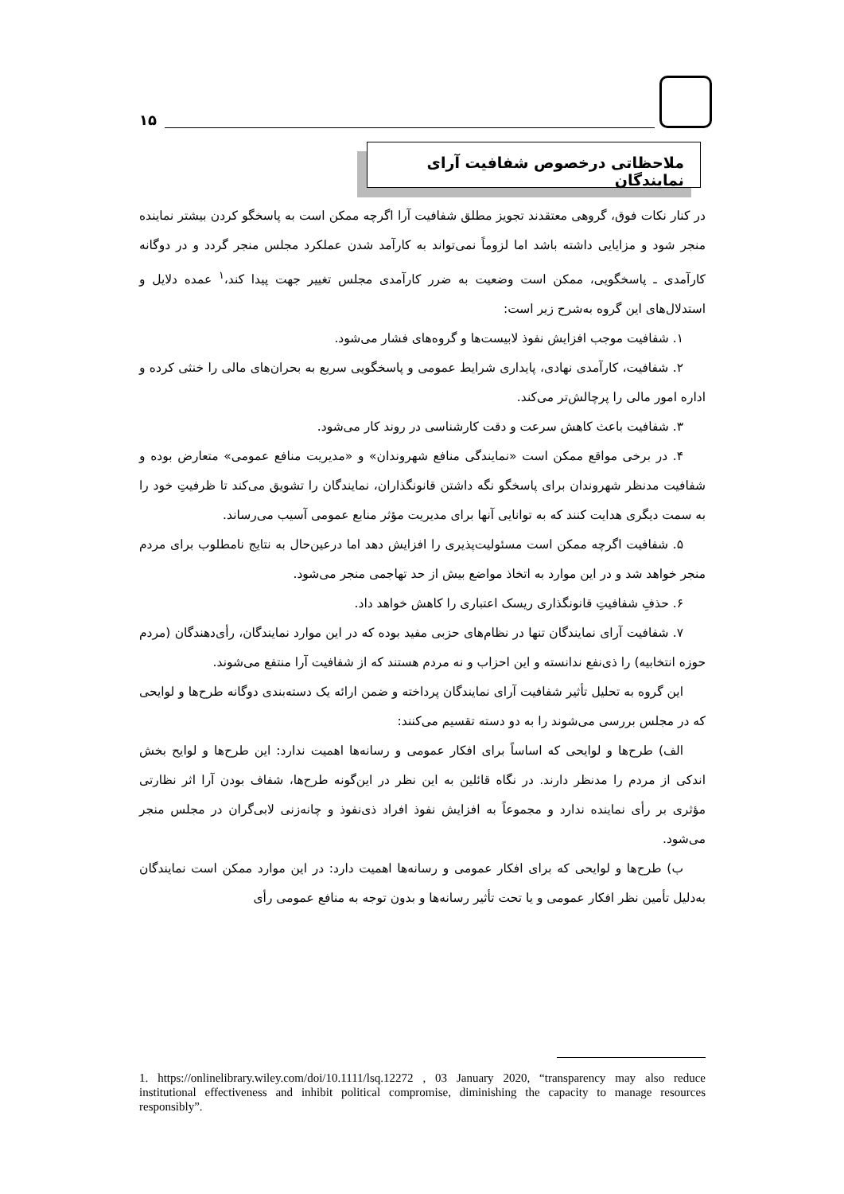۱۵
ملاحظاتی درخصوص شفافیت آرای نمایندگان
در کنار نکات فوق، گروهی معتقدند تجویز مطلق شفافیت آرا اگرچه ممکن است به پاسخگو کردن بیشتر نماینده منجر شود و مزایایی داشته باشد اما لزوماً نمی‌تواند به کارآمد شدن عملکرد مجلس منجر گردد و در دوگانه کارآمدی ـ پاسخگویی، ممکن است وضعیت به ضرر کارآمدی مجلس تغییر جهت پیدا کند،<sup>۱</sup> عمده دلایل و استدلال‌های این گروه به‌شرح زیر است:
۱. شفافیت موجب افزایش نفوذ لابیست‌ها و گروه‌های فشار می‌شود.
۲. شفافیت، کارآمدی نهادی، پایداری شرایط عمومی و پاسخگویی سریع به بحران‌های مالی را خنثی کرده و اداره امور مالی را پرچالش‌تر می‌کند.
۳. شفافیت باعث کاهش سرعت و دقت کارشناسی در روند کار می‌شود.
۴. در برخی مواقع ممکن است «نمایندگی منافع شهروندان» و «مدیریت منافع عمومی» متعارض بوده و شفافیت مدنظر شهروندان برای پاسخگو نگه داشتن قانونگذاران، نمایندگان را تشویق می‌کند تا ظرفیتِ خود را به سمت دیگری هدایت کنند که به توانایی آنها برای مدیریت مؤثر منابع عمومی آسیب می‌رساند.
۵. شفافیت اگرچه ممکن است مسئولیت‌پذیری را افزایش دهد اما درعین‌حال به نتایج نامطلوب برای مردم منجر خواهد شد و در این موارد به اتخاذ مواضع بیش از حد تهاجمی منجر می‌شود.
۶. حذفِ شفافیتِ قانونگذاری ریسک اعتباری را کاهش خواهد داد.
۷. شفافیت آرای نمایندگان تنها در نظام‌های حزبی مفید بوده که در این موارد نمایندگان، رأی‌دهندگان (مردم حوزه انتخابیه) را ذی‌نفع ندانسته و این احزاب و نه مردم هستند که از شفافیت آرا منتفع می‌شوند.
این گروه به تحلیل تأثیر شفافیت آرای نمایندگان پرداخته و ضمن ارائه یک دسته‌بندی دوگانه طرح‌ها و لوایحی که در مجلس بررسی می‌شوند را به دو دسته تقسیم می‌کنند:
الف) طرح‌ها و لوایحی که اساساً برای افکار عمومی و رسانه‌ها اهمیت ندارد: این طرح‌ها و لوایح بخش اندکی از مردم را مدنظر دارند. در نگاه قائلین به این نظر در این‌گونه طرح‌ها، شفاف بودن آرا اثر نظارتی مؤثری بر رأی نماینده ندارد و مجموعاً به افزایش نفوذ افراد ذی‌نفوذ و چانه‌زنی لابی‌گران در مجلس منجر می‌شود.
ب) طرح‌ها و لوایحی که برای افکار عمومی و رسانه‌ها اهمیت دارد: در این موارد ممکن است نمایندگان به‌دلیل تأمین نظر افکار عمومی و یا تحت تأثیر رسانه‌ها و بدون توجه به منافع عمومی رأی
1. https://onlinelibrary.wiley.com/doi/10.1111/lsq.12272 , 03 January 2020, “transparency may also reduce institutional effectiveness and inhibit political compromise, diminishing the capacity to manage resources responsibly”.